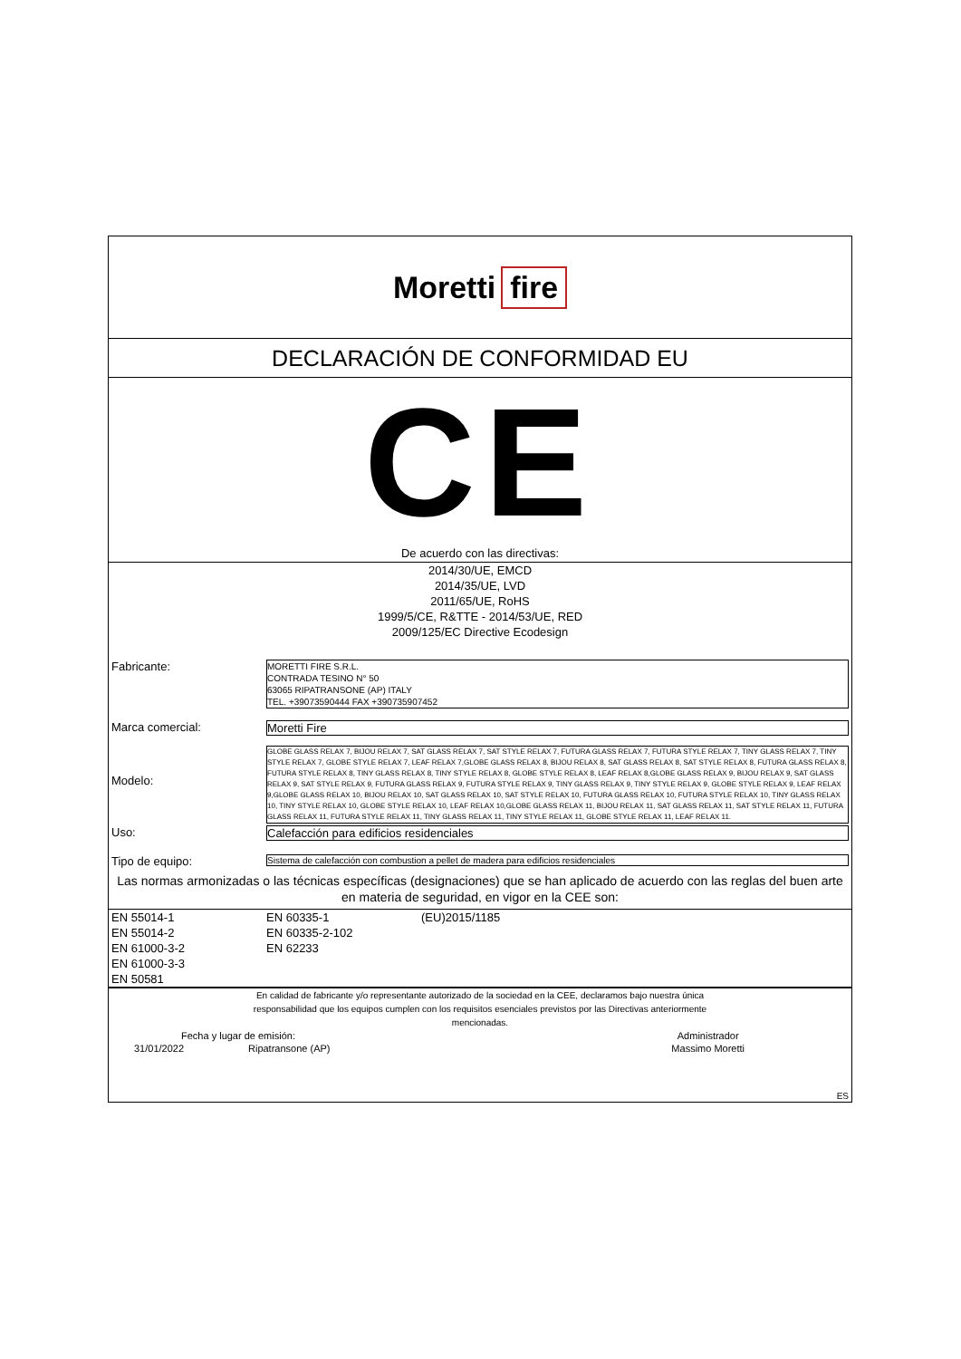Moretti fire
DECLARACIÓN DE CONFORMIDAD EU
CE
De acuerdo con las directivas:
2014/30/UE, EMCD
2014/35/UE, LVD
2011/65/UE, RoHS
1999/5/CE, R&TTE - 2014/53/UE, RED
2009/125/EC Directive Ecodesign
| Fabricante: | MORETTI FIRE S.R.L. CONTRADA TESINO N° 50 63065 RIPATRANSONE (AP) ITALY TEL. +39073590444 FAX +390735907452 |
| Marca comercial: | Moretti Fire |
| Modelo: | GLOBE GLASS RELAX 7, BIJOU RELAX 7, SAT GLASS RELAX 7, SAT STYLE RELAX 7, FUTURA GLASS RELAX 7, FUTURA STYLE RELAX 7, TINY GLASS RELAX 7, TINY STYLE RELAX 7, GLOBE STYLE RELAX 7, LEAF RELAX 7,GLOBE GLASS RELAX 8, BIJOU RELAX 8, SAT GLASS RELAX 8, SAT STYLE RELAX 8, FUTURA GLASS RELAX 8, FUTURA STYLE RELAX 8, TINY GLASS RELAX 8, TINY STYLE RELAX 8, GLOBE STYLE RELAX 8, LEAF RELAX 8,GLOBE GLASS RELAX 9, BIJOU RELAX 9, SAT GLASS RELAX 9, SAT STYLE RELAX 9, FUTURA GLASS RELAX 9, FUTURA STYLE RELAX 9, TINY GLASS RELAX 9, TINY STYLE RELAX 9, GLOBE STYLE RELAX 9, LEAF RELAX 9,GLOBE GLASS RELAX 10, BIJOU RELAX 10, SAT GLASS RELAX 10, SAT STYLE RELAX 10, FUTURA GLASS RELAX 10, FUTURA STYLE RELAX 10, TINY GLASS RELAX 10, TINY STYLE RELAX 10, GLOBE STYLE RELAX 10, LEAF RELAX 10,GLOBE GLASS RELAX 11, BIJOU RELAX 11, SAT GLASS RELAX 11, SAT STYLE RELAX 11, FUTURA GLASS RELAX 11, FUTURA STYLE RELAX 11, TINY GLASS RELAX 11, TINY STYLE RELAX 11, GLOBE STYLE RELAX 11, LEAF RELAX 11. |
| Uso: | Calefacción para edificios residenciales |
| Tipo de equipo: | Sistema de calefacción con combustion a pellet de madera para edificios residenciales |
Las normas armonizadas o las técnicas específicas (designaciones) que se han aplicado de acuerdo con las reglas del buen arte en materia de seguridad, en vigor en la CEE son:
| EN 55014-1 | EN 60335-1 | (EU)2015/1185 |
| EN 55014-2 | EN 60335-2-102 | |
| EN 61000-3-2 | EN 62233 | |
| EN 61000-3-3 | | |
| EN 50581 | | |
En calidad de fabricante y/o representante autorizado de la sociedad en la CEE, declaramos bajo nuestra única
responsabilidad que los equipos cumplen con los requisitos esenciales previstos por las Directivas anteriormente
mencionadas.
| Fecha y lugar de emisión: | | Administrador |
| 31/01/2022 | Ripatransone (AP) | Massimo Moretti |
| ES | | |